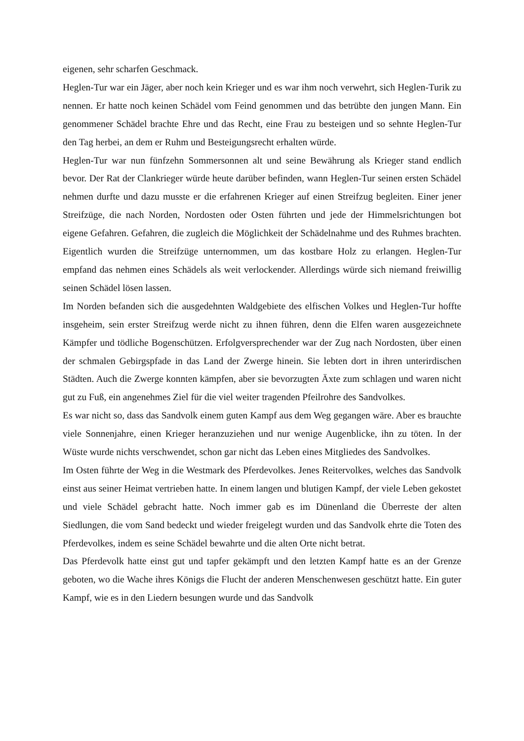eigenen, sehr scharfen Geschmack.
Heglen-Tur war ein Jäger, aber noch kein Krieger und es war ihm noch verwehrt, sich Heglen-Turik zu nennen. Er hatte noch keinen Schädel vom Feind genommen und das betrübte den jungen Mann. Ein genommener Schädel brachte Ehre und das Recht, eine Frau zu besteigen und so sehnte Heglen-Tur den Tag herbei, an dem er Ruhm und Besteigungsrecht erhalten würde.
Heglen-Tur war nun fünfzehn Sommersonnen alt und seine Bewährung als Krieger stand endlich bevor. Der Rat der Clankrieger würde heute darüber befinden, wann Heglen-Tur seinen ersten Schädel nehmen durfte und dazu musste er die erfahrenen Krieger auf einen Streifzug begleiten. Einer jener Streifzüge, die nach Norden, Nordosten oder Osten führten und jede der Himmelsrichtungen bot eigene Gefahren. Gefahren, die zugleich die Möglichkeit der Schädelnahme und des Ruhmes brachten. Eigentlich wurden die Streifzüge unternommen, um das kostbare Holz zu erlangen. Heglen-Tur empfand das nehmen eines Schädels als weit verlockender. Allerdings würde sich niemand freiwillig seinen Schädel lösen lassen.
Im Norden befanden sich die ausgedehnten Waldgebiete des elfischen Volkes und Heglen-Tur hoffte insgeheim, sein erster Streifzug werde nicht zu ihnen führen, denn die Elfen waren ausgezeichnete Kämpfer und tödliche Bogenschützen. Erfolgversprechender war der Zug nach Nordosten, über einen der schmalen Gebirgspfade in das Land der Zwerge hinein. Sie lebten dort in ihren unterirdischen Städten. Auch die Zwerge konnten kämpfen, aber sie bevorzugten Äxte zum schlagen und waren nicht gut zu Fuß, ein angenehmes Ziel für die viel weiter tragenden Pfeilrohre des Sandvolkes.
Es war nicht so, dass das Sandvolk einem guten Kampf aus dem Weg gegangen wäre. Aber es brauchte viele Sonnenjahre, einen Krieger heranzuziehen und nur wenige Augenblicke, ihn zu töten. In der Wüste wurde nichts verschwendet, schon gar nicht das Leben eines Mitgliedes des Sandvolkes.
Im Osten führte der Weg in die Westmark des Pferdevolkes. Jenes Reitervolkes, welches das Sandvolk einst aus seiner Heimat vertrieben hatte. In einem langen und blutigen Kampf, der viele Leben gekostet und viele Schädel gebracht hatte. Noch immer gab es im Dünenland die Überreste der alten Siedlungen, die vom Sand bedeckt und wieder freigelegt wurden und das Sandvolk ehrte die Toten des Pferdevolkes, indem es seine Schädel bewahrte und die alten Orte nicht betrat.
Das Pferdevolk hatte einst gut und tapfer gekämpft und den letzten Kampf hatte es an der Grenze geboten, wo die Wache ihres Königs die Flucht der anderen Menschenwesen geschützt hatte. Ein guter Kampf, wie es in den Liedern besungen wurde und das Sandvolk